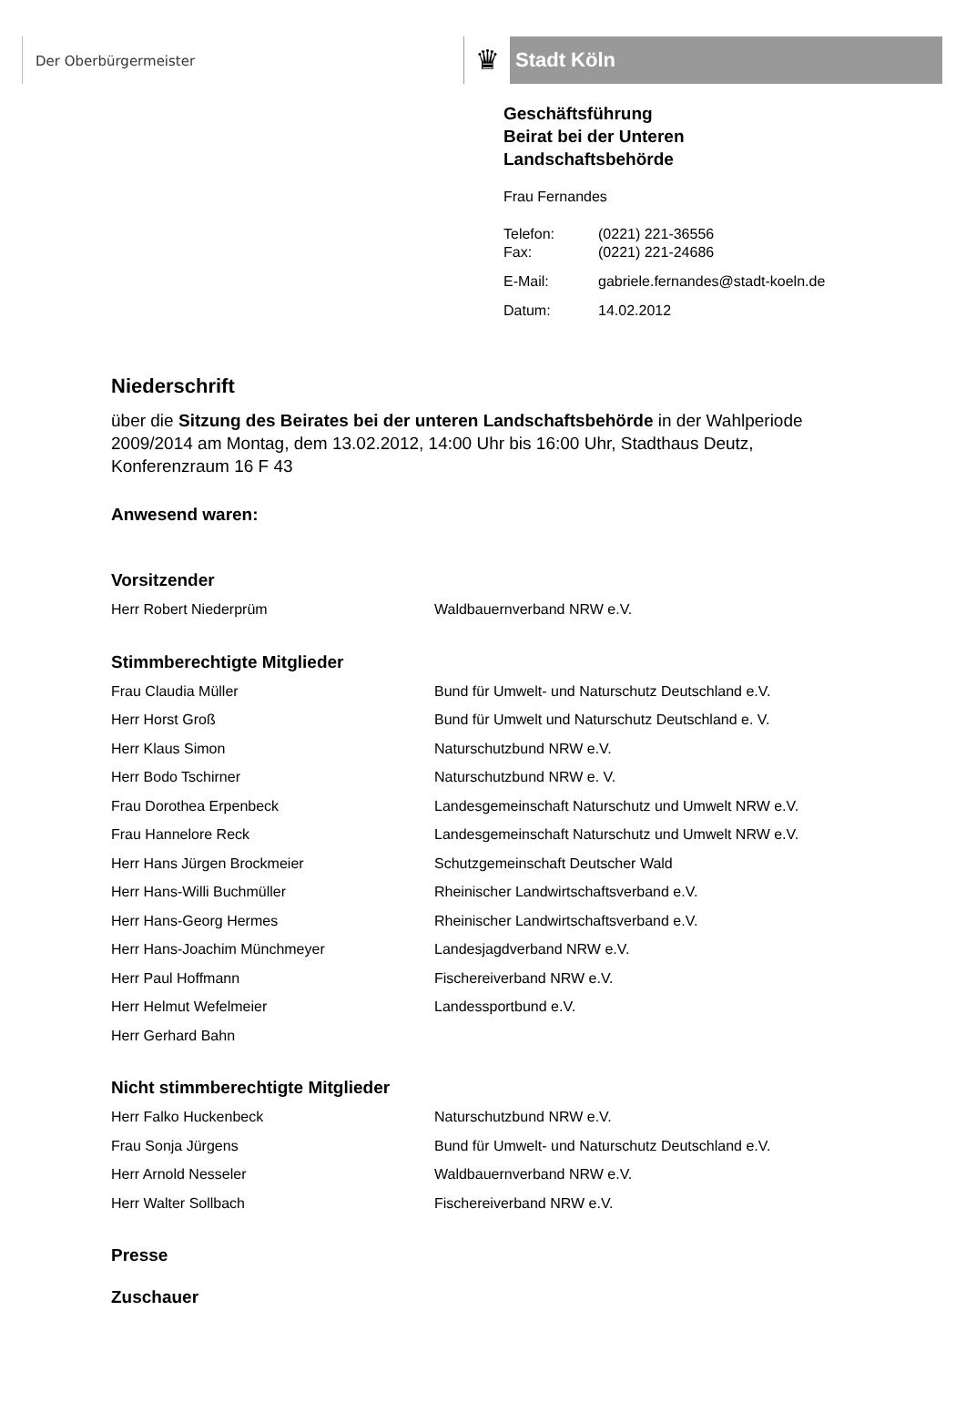Der Oberbürgermeister
♛
Stadt Köln
Geschäftsführung
Beirat bei der Unteren
Landschaftsbehörde
Frau Fernandes
| Telefon: | (0221) 221-36556 |
| Fax: | (0221) 221-24686 |
| E-Mail: | gabriele.fernandes@stadt-koeln.de |
| Datum: | 14.02.2012 |
Niederschrift
über die Sitzung des Beirates bei der unteren Landschaftsbehörde in der Wahlperiode 2009/2014 am Montag, dem 13.02.2012, 14:00 Uhr bis 16:00 Uhr, Stadthaus Deutz, Konferenzraum 16 F 43
Anwesend waren:
Vorsitzender
Herr Robert Niederprüm Waldbauernverband NRW e.V.
Stimmberechtigte Mitglieder
Frau Claudia Müller Bund für Umwelt- und Naturschutz Deutschland e.V.
Herr Horst Groß Bund für Umwelt und Naturschutz Deutschland e. V.
Herr Klaus Simon Naturschutzbund NRW e.V.
Herr Bodo Tschirner Naturschutzbund NRW e. V.
Frau Dorothea Erpenbeck Landesgemeinschaft Naturschutz und Umwelt NRW e.V.
Frau Hannelore Reck Landesgemeinschaft Naturschutz und Umwelt NRW e.V.
Herr Hans Jürgen Brockmeier Schutzgemeinschaft Deutscher Wald
Herr Hans-Willi Buchmüller Rheinischer Landwirtschaftsverband e.V.
Herr Hans-Georg Hermes Rheinischer Landwirtschaftsverband e.V.
Herr Hans-Joachim Münchmeyer Landesjagdverband NRW e.V.
Herr Paul Hoffmann Fischereiverband NRW e.V.
Herr Helmut Wefelmeier Landessportbund e.V.
Herr Gerhard Bahn
Nicht stimmberechtigte Mitglieder
Herr Falko Huckenbeck Naturschutzbund NRW e.V.
Frau Sonja Jürgens Bund für Umwelt- und Naturschutz Deutschland e.V.
Herr Arnold Nesseler Waldbauernverband NRW e.V.
Herr Walter Sollbach Fischereiverband NRW e.V.
Presse
Zuschauer